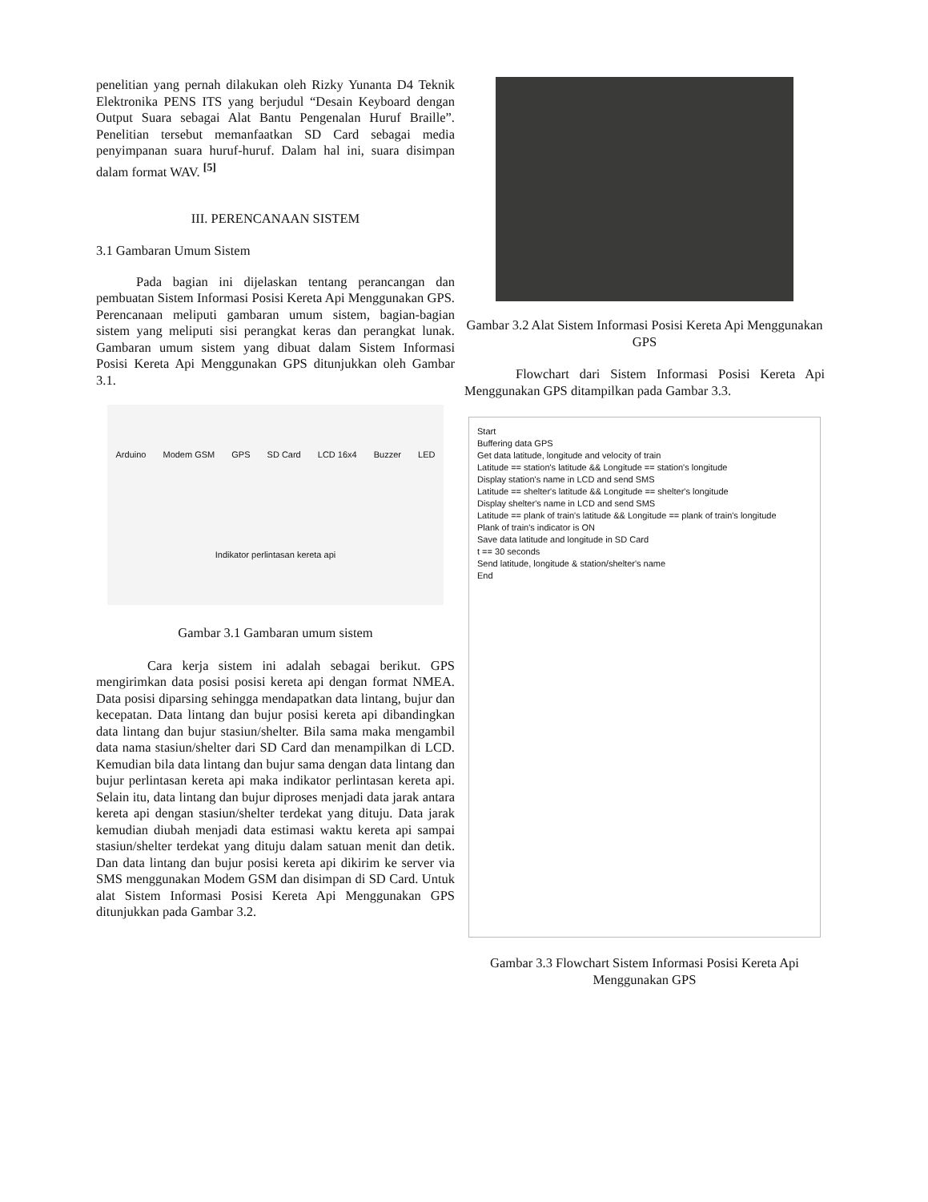penelitian yang pernah dilakukan oleh Rizky Yunanta D4 Teknik Elektronika PENS ITS yang berjudul “Desain Keyboard dengan Output Suara sebagai Alat Bantu Pengenalan Huruf Braille”. Penelitian tersebut memanfaatkan SD Card sebagai media penyimpanan suara huruf-huruf. Dalam hal ini, suara disimpan dalam format WAV. <sup>[5]</sup>
III. PERENCANAAN SISTEM
3.1 Gambaran Umum Sistem
Pada bagian ini dijelaskan tentang perancangan dan pembuatan Sistem Informasi Posisi Kereta Api Menggunakan GPS. Perencanaan meliputi gambaran umum sistem, bagian-bagian sistem yang meliputi sisi perangkat keras dan perangkat lunak. Gambaran umum sistem yang dibuat dalam Sistem Informasi Posisi Kereta Api Menggunakan GPS ditunjukkan oleh Gambar 3.1.
Arduino Modem GSM GPS SD Card LCD 16x4 Buzzer LED Indikator perlintasan kereta api
Gambar 3.1 Gambaran umum sistem
Cara kerja sistem ini adalah sebagai berikut. GPS mengirimkan data posisi posisi kereta api dengan format NMEA. Data posisi diparsing sehingga mendapatkan data lintang, bujur dan kecepatan. Data lintang dan bujur posisi kereta api dibandingkan data lintang dan bujur stasiun/shelter. Bila sama maka mengambil data nama stasiun/shelter dari SD Card dan menampilkan di LCD. Kemudian bila data lintang dan bujur sama dengan data lintang dan bujur perlintasan kereta api maka indikator perlintasan kereta api. Selain itu, data lintang dan bujur diproses menjadi data jarak antara kereta api dengan stasiun/shelter terdekat yang dituju. Data jarak kemudian diubah menjadi data estimasi waktu kereta api sampai stasiun/shelter terdekat yang dituju dalam satuan menit dan detik. Dan data lintang dan bujur posisi kereta api dikirim ke server via SMS menggunakan Modem GSM dan disimpan di SD Card. Untuk alat Sistem Informasi Posisi Kereta Api Menggunakan GPS ditunjukkan pada Gambar 3.2.
Gambar 3.2 Alat Sistem Informasi Posisi Kereta Api Menggunakan GPS
Flowchart dari Sistem Informasi Posisi Kereta Api Menggunakan GPS ditampilkan pada Gambar 3.3.
Start
Buffering data GPS
Get data latitude, longitude and velocity of train
Latitude == station's latitude && Longitude == station's longitude
Display station's name in LCD and send SMS
Latitude == shelter's latitude && Longitude == shelter's longitude
Display shelter's name in LCD and send SMS
Latitude == plank of train's latitude && Longitude == plank of train's longitude
Plank of train's indicator is ON
Save data latitude and longitude in SD Card
t == 30 seconds
Send latitude, longitude & station/shelter's name
End
Gambar 3.3 Flowchart Sistem Informasi Posisi Kereta Api Menggunakan GPS